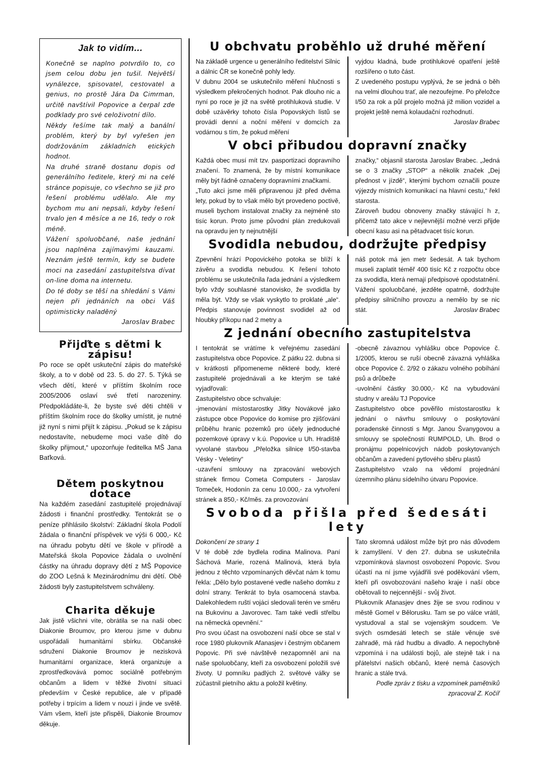Jak to vidím...
Konečně se naplno potvrdilo to, co jsem celou dobu jen tušil. Největší vynálezce, spisovatel, cestovatel a genius, no prostě Jára Da Cimrman, určitě navštívil Popovice a čerpal zde podklady pro své celoživotní dílo.
Někdy řešíme tak malý a banální problém, který by byl vyřešen jen dodržováním základních etických hodnot.
Na druhé straně dostanu dopis od generálního ředitele, který mi na celé stránce popisuje, co všechno se již pro řešení problému udělalo. Ale my bychom mu ani nepsali, kdyby řešení trvalo jen 4 měsíce a ne 16, tedy o rok méně.
Vážení spoluobčané, naše jednání jsou naplněna zajímavými kauzami. Neznám ještě termín, kdy se budete moci na zasedání zastupitelstva dívat on-line doma na internetu.
Do té doby se těší na shledání s Vámi nejen při jednáních na obci Váš optimisticky naladěný
Jaroslav Brabec
Přijďte s dětmi k zápisu!
Po roce se opět uskuteční zápis do mateřské školy, a to v době od 23. 5. do 27. 5. Týká se všech dětí, které v příštím školním roce 2005/2006 oslaví své třetí narozeniny. Předpokládáte-li, že byste své děti chtěli v příštím školním roce do školky umístit, je nutné již nyní s nimi přijít k zápisu. „Pokud se k zápisu nedostavíte, nebudeme moci vaše dítě do školky přijmout,“ upozorňuje ředitelka MŠ Jana Baťková.
Dětem poskytnou dotace
Na každém zasedání zastupitelé projednávají žádosti i finanční prostředky. Tentokrát se o peníze přihlásilo školství: Základní škola Podolí žádala o finanční příspěvek ve výši 6 000,- Kč na úhradu pobytu dětí ve škole v přírodě a Mateřská škola Popovice žádala o uvolnění částky na úhradu dopravy dětí z MŠ Popovice do ZOO Lešná k Mezinárodnímu dni dětí. Obě žádosti byly zastupitelstvem schváleny.
Charita děkuje
Jak jistě všichni víte, obrátila se na naši obec Diakonie Broumov, pro kterou jsme v dubnu uspořádali humanitární sbírku. Občanské sdružení Diakonie Broumov je nezisková humanitární organizace, která organizuje a zprostředkovává pomoc sociálně potřebným občanům a lidem v těžké životní situaci především v České republice, ale v případě potřeby i trpícím a lidem v nouzi i jinde ve světě. Vám všem, kteří jste přispěli, Diakonie Broumov děkuje.
U obchvatu proběhlo už druhé měření
Na základě urgence u generálního ředitelství Silnic a dálnic ČR se konečně pohly ledy.
V dubnu 2004 se uskutečnilo měření hlučnosti s výsledkem překročených hodnot. Pak dlouho nic a nyní po roce je již na světě protihluková studie. V době uzávěrky tohoto čísla Popovských listů se provádí denní a noční měření v domcích za vodárnou s tím, že pokud měření
vyjdou kladná, bude protihlukové opatření ještě rozšířeno o tuto část.
Z uvedeného postupu vyplývá, že se jedná o běh na velmi dlouhou trať, ale nezoufejme. Po přeložce I/50 za rok a půl projelo možná již milion vozidel a projekt ještě nemá kolaudační rozhodnutí.
Jaroslav Brabec
V obci přibudou dopravní značky
Každá obec musí mít tzv. pasportizaci dopravního značení. To znamená, že by místní komunikace měly být řádně označeny dopravními značkami.
„Tuto akci jsme měli připravenou již před dvěma lety, pokud by to však mělo být provedeno poctivě, museli bychom instalovat značky za nejméně sto tisíc korun. Proto jsme původní plán zredukovali na opravdu jen ty nejnutnější
značky,“ objasnil starosta Jaroslav Brabec. „Jedná se o 3 značky „STOP“ a několik značek „Dej přednost v jízdě“, kterými bychom označili pouze výjezdy místních komunikací na hlavní cestu,“ řekl starosta.
Zároveň budou obnoveny značky stávající h z, přičemž tato akce v nejlevnější možné verzi přijde obecní kasu asi na pětadvacet tisíc korun.
Svodidla nebudou, dodržujte předpisy
Zpevnění hrází Popovického potoka se blíží k závěru a svodidla nebudou. K řešení tohoto problému se uskutečnila řada jednání a výsledkem bylo vždy souhlasné stanovisko, že svodidla by měla být. Vždy se však vyskytlo to proklaté „ale“. Předpis stanovuje povinnost svodidel až od hloubky příkopu nad 2 metry a
náš potok má jen metr šedesát. A tak bychom museli zaplatit téměř 400 tisíc Kč z rozpočtu obce za svodidla, která nemají předpisové opodstatnění.
Vážení spoluobčané, jezděte opatrně, dodržujte předpisy silničního provozu a nemělo by se nic stát. Jaroslav Brabec
Z jednání obecního zastupitelstva
I tentokrát se vrátíme k veřejnému zasedání zastupitelstva obce Popovice. Z pátku 22. dubna si v krátkosti připomeneme některé body, které zastupitelé projednávali a ke kterým se také vyjadřovali:
Zastupitelstvo obce schvaluje:
-jmenování místostarostky Jitky Novákové jako zástupce obce Popovice do komise pro zjišťování průběhu hranic pozemků pro účely jednoduché pozemkové úpravy v k.ú. Popovice u Uh. Hradiště vyvolané stavbou „Přeložka silnice I/50-stavba Vésky - Veletiny“
-uzavření smlouvy na zpracování webových stránek firmou Cometa Computers - Jaroslav Tomeček, Hodonín za cenu 10.000,- za vytvoření stránek a 850,- Kč/měs. za provozování
-obecně závaznou vyhlášku obce Popovice č. 1/2005, kterou se ruší obecně závazná vyhláška obce Popovice č. 2/92 o zákazu volného pobíhání psů a drůbeže
-uvolnění částky 30.000,- Kč na vybudování studny v areálu TJ Popovice
Zastupitelstvo obce pověřilo místostarostku k jednání o návrhu smlouvy o poskytování poradenské činnosti s Mgr. Janou Švanygovou a smlouvy se společností RUMPOLD, Uh. Brod o pronájmu popelnicových nádob poskytovaných občanům a zavedení pytlového sběru plastů
Zastupitelstvo vzalo na vědomí projednání územního plánu sídelního útvaru Popovice.
Svoboda přišla před šedesáti lety
Dokončení ze strany 1
V té době zde bydlela rodina Malinova. Paní Šáchová Marie, rozená Malinová, která byla jednou z těchto vzpomínaných děvčat nám k tomu řekla: „Dělo bylo postavené vedle našeho domku z dolní strany. Tenkrát to byla osamocená stavba. Dalekohledem ruští vojáci sledovali terén ve směru na Bukovinu a Javorovec. Tam také vedli střelbu na německá opevnění.“
Pro svou účast na osvobození naší obce se stal v roce 1980 plukovník Afanasjev i čestným občanem Popovic. Při své návštěvě nezapomněl ani na naše spoluobčany, kteří za osvobození položili své životy. U pomníku padlých 2. světové války se zúčastnil pietního aktu a položil květiny.
Tato skromná událost může být pro nás důvodem k zamyšlení. V den 27. dubna se uskutečnila vzpomínková slavnost osvobození Popovic. Svou účastí na ní jsme vyjádřili své poděkování všem, kteří při osvobozování našeho kraje i naší obce obětovali to nejcennější - svůj život.
Plukovník Afanasjev dnes žije se svou rodinou v městě Gomel v Bělorusku. Tam se po válce vrátil, vystudoval a stal se vojenským soudcem. Ve svých osmdesáti letech se stále věnuje své zahradě, má rád hudbu a divadlo. A nepochybně vzpomíná i na události bojů, ale stejně tak i na přátelství našich občanů, které nemá časových hranic a stále trvá.
Podle zpráv z tisku a vzpomínek pamětníků
zpracoval Z. Kočíř